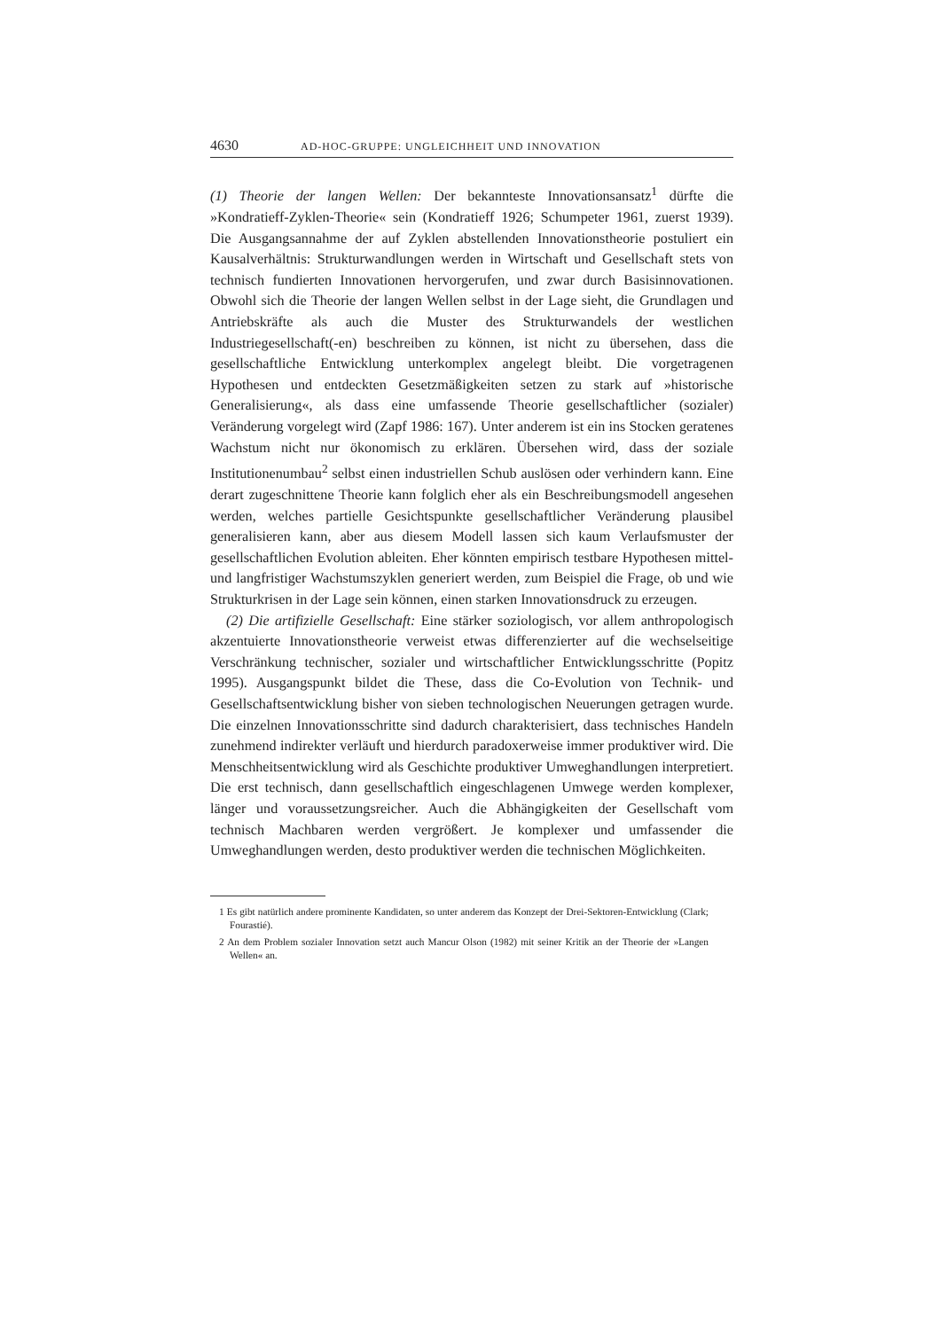4630 AD-HOC-GRUPPE: UNGLEICHHEIT UND INNOVATION
(1) Theorie der langen Wellen: Der bekannteste Innovationsansatz<sup>1</sup> dürfte die »Kondratieff-Zyklen-Theorie« sein (Kondratieff 1926; Schumpeter 1961, zuerst 1939). Die Ausgangsannahme der auf Zyklen abstellenden Innovationstheorie postuliert ein Kausalverhältnis: Strukturwandlungen werden in Wirtschaft und Gesellschaft stets von technisch fundierten Innovationen hervorgerufen, und zwar durch Basisinnovationen. Obwohl sich die Theorie der langen Wellen selbst in der Lage sieht, die Grundlagen und Antriebskräfte als auch die Muster des Strukturwandels der westlichen Industriegesellschaft(-en) beschreiben zu können, ist nicht zu übersehen, dass die gesellschaftliche Entwicklung unterkomplex angelegt bleibt. Die vorgetragenen Hypothesen und entdeckten Gesetzmäßigkeiten setzen zu stark auf »historische Generalisierung«, als dass eine umfassende Theorie gesellschaftlicher (sozialer) Veränderung vorgelegt wird (Zapf 1986: 167). Unter anderem ist ein ins Stocken geratenes Wachstum nicht nur ökonomisch zu erklären. Übersehen wird, dass der soziale Institutionenumbau<sup>2</sup> selbst einen industriellen Schub auslösen oder verhindern kann. Eine derart zugeschnittene Theorie kann folglich eher als ein Beschreibungsmodell angesehen werden, welches partielle Gesichtspunkte gesellschaftlicher Veränderung plausibel generalisieren kann, aber aus diesem Modell lassen sich kaum Verlaufsmuster der gesellschaftlichen Evolution ableiten. Eher könnten empirisch testbare Hypothesen mittel- und langfristiger Wachstumszyklen generiert werden, zum Beispiel die Frage, ob und wie Strukturkrisen in der Lage sein können, einen starken Innovationsdruck zu erzeugen.
(2) Die artifizielle Gesellschaft: Eine stärker soziologisch, vor allem anthropologisch akzentuierte Innovationstheorie verweist etwas differenzierter auf die wechselseitige Verschränkung technischer, sozialer und wirtschaftlicher Entwicklungsschritte (Popitz 1995). Ausgangspunkt bildet die These, dass die Co-Evolution von Technik- und Gesellschaftsentwicklung bisher von sieben technologischen Neuerungen getragen wurde. Die einzelnen Innovationsschritte sind dadurch charakterisiert, dass technisches Handeln zunehmend indirekter verläuft und hierdurch paradoxerweise immer produktiver wird. Die Menschheitsentwicklung wird als Geschichte produktiver Umweghandlungen interpretiert. Die erst technisch, dann gesellschaftlich eingeschlagenen Umwege werden komplexer, länger und voraussetzungsreicher. Auch die Abhängigkeiten der Gesellschaft vom technisch Machbaren werden vergrößert. Je komplexer und umfassender die Umweghandlungen werden, desto produktiver werden die technischen Möglichkeiten.
1 Es gibt natürlich andere prominente Kandidaten, so unter anderem das Konzept der Drei-Sektoren-Entwicklung (Clark; Fourastié).
2 An dem Problem sozialer Innovation setzt auch Mancur Olson (1982) mit seiner Kritik an der Theorie der »Langen Wellen« an.